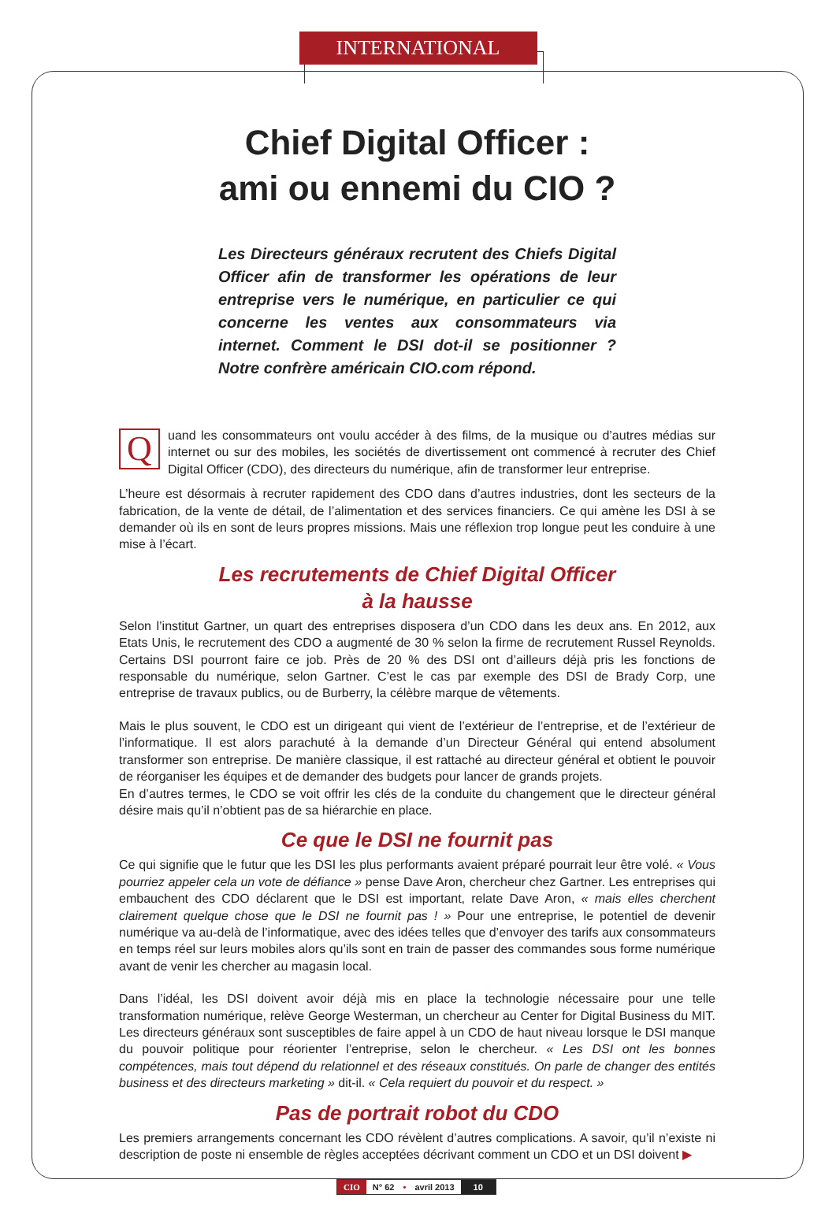INTERNATIONAL
Chief Digital Officer :
ami ou ennemi du CIO ?
Les Directeurs généraux recrutent des Chiefs Digital Officer afin de transformer les opérations de leur entreprise vers le numérique, en particulier ce qui concerne les ventes aux consommateurs via internet. Comment le DSI dot-il se positionner ? Notre confrère américain CIO.com répond.
Quand les consommateurs ont voulu accéder à des films, de la musique ou d’autres médias sur internet ou sur des mobiles, les sociétés de divertissement ont commencé à recruter des Chief Digital Officer (CDO), des directeurs du numérique, afin de transformer leur entreprise.
L’heure est désormais à recruter rapidement des CDO dans d’autres industries, dont les secteurs de la fabrication, de la vente de détail, de l’alimentation et des services financiers. Ce qui amène les DSI à se demander où ils en sont de leurs propres missions. Mais une réflexion trop longue peut les conduire à une mise à l’écart.
Les recrutements de Chief Digital Officer
à la hausse
Selon l’institut Gartner, un quart des entreprises disposera d’un CDO dans les deux ans. En 2012, aux Etats Unis, le recrutement des CDO a augmenté de 30 % selon la firme de recrutement Russel Reynolds. Certains DSI pourront faire ce job. Près de 20 % des DSI ont d’ailleurs déjà pris les fonctions de responsable du numérique, selon Gartner. C’est le cas par exemple des DSI de Brady Corp, une entreprise de travaux publics, ou de Burberry, la célèbre marque de vêtements.
Mais le plus souvent, le CDO est un dirigeant qui vient de l’extérieur de l’entreprise, et de l’extérieur de l’informatique. Il est alors parachuté à la demande d’un Directeur Général qui entend absolument transformer son entreprise. De manière classique, il est rattaché au directeur général et obtient le pouvoir de réorganiser les équipes et de demander des budgets pour lancer de grands projets.
En d’autres termes, le CDO se voit offrir les clés de la conduite du changement que le directeur général désire mais qu’il n’obtient pas de sa hiérarchie en place.
Ce que le DSI ne fournit pas
Ce qui signifie que le futur que les DSI les plus performants avaient préparé pourrait leur être volé. « Vous pourriez appeler cela un vote de défiance » pense Dave Aron, chercheur chez Gartner. Les entreprises qui embauchent des CDO déclarent que le DSI est important, relate Dave Aron, « mais elles cherchent clairement quelque chose que le DSI ne fournit pas ! » Pour une entreprise, le potentiel de devenir numérique va au-delà de l’informatique, avec des idées telles que d’envoyer des tarifs aux consommateurs en temps réel sur leurs mobiles alors qu’ils sont en train de passer des commandes sous forme numérique avant de venir les chercher au magasin local.
Dans l’idéal, les DSI doivent avoir déjà mis en place la technologie nécessaire pour une telle transformation numérique, relève George Westerman, un chercheur au Center for Digital Business du MIT. Les directeurs généraux sont susceptibles de faire appel à un CDO de haut niveau lorsque le DSI manque du pouvoir politique pour réorienter l’entreprise, selon le chercheur. « Les DSI ont les bonnes compétences, mais tout dépend du relationnel et des réseaux constitués. On parle de changer des entités business et des directeurs marketing » dit-il. « Cela requiert du pouvoir et du respect. »
Pas de portrait robot du CDO
Les premiers arrangements concernant les CDO révèlent d’autres complications. A savoir, qu’il n’existe ni description de poste ni ensemble de règles acceptées décrivant comment un CDO et un DSI doivent ▶
CIO N° 62 • avril 2013 10